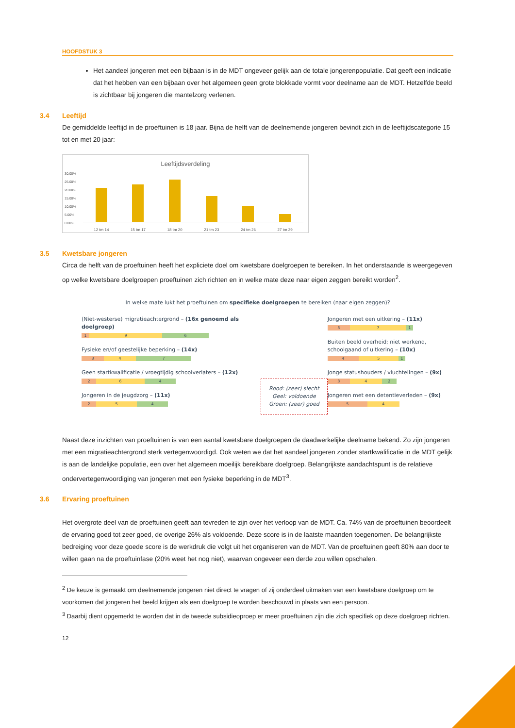HOOFDSTUK 3
Het aandeel jongeren met een bijbaan is in de MDT ongeveer gelijk aan de totale jongerenpopulatie. Dat geeft een indicatie dat het hebben van een bijbaan over het algemeen geen grote blokkade vormt voor deelname aan de MDT. Hetzelfde beeld is zichtbaar bij jongeren die mantelzorg verlenen.
3.4 Leeftijd
De gemiddelde leeftijd in de proeftuinen is 18 jaar. Bijna de helft van de deelnemende jongeren bevindt zich in de leeftijdscategorie 15 tot en met 20 jaar:
Leeftijdsverdeling
30.00%
25.00%
20.00%
15.00%
10.00%
5.00%
0.00%
12 tm 14 15 tm 17 18 tm 20 21 tm 23 24 tm 26 27 tm 29
3.5 Kwetsbare jongeren
Circa de helft van de proeftuinen heeft het expliciete doel om kwetsbare doelgroepen te bereiken. In het onderstaande is weergegeven op welke kwetsbare doelgroepen proeftuinen zich richten en in welke mate deze naar eigen zeggen bereikt worden<sup>2</sup>.
In welke mate lukt het proeftuinen om specifieke doelgroepen te bereiken (naar eigen zeggen)?
(Niet-westerse) migratieachtergrond – (16x genoemd als doelgroep)
1 9 6
Fysieke en/of geestelijke beperking – (14x)
3 4 7
Geen startkwalificatie / vroegtijdig schoolverlaters – (12x)
2 6 4
Jongeren in de jeugdzorg – (11x)
2 5 4
Rood: (zeer) slecht
Geel: voldoende
Groen: (zeer) goed
Jongeren met een uitkering – (11x)
3 7 1
Buiten beeld overheid; niet werkend, schoolgaand of uitkering – (10x)
4 5 1
Jonge statushouders / vluchtelingen – (9x)
3 4 2
Jongeren met een detentieverleden – (9x)
5 4
Naast deze inzichten van proeftuinen is van een aantal kwetsbare doelgroepen de daadwerkelijke deelname bekend. Zo zijn jongeren met een migratieachtergrond sterk vertegenwoordigd. Ook weten we dat het aandeel jongeren zonder startkwalificatie in de MDT gelijk is aan de landelijke populatie, een over het algemeen moeilijk bereikbare doelgroep. Belangrijkste aandachtspunt is de relatieve ondervertegenwoordiging van jongeren met een fysieke beperking in de MDT<sup>3</sup>.
3.6 Ervaring proeftuinen
Het overgrote deel van de proeftuinen geeft aan tevreden te zijn over het verloop van de MDT. Ca. 74% van de proeftuinen beoordeelt de ervaring goed tot zeer goed, de overige 26% als voldoende. Deze score is in de laatste maanden toegenomen. De belangrijkste bedreiging voor deze goede score is de werkdruk die volgt uit het organiseren van de MDT. Van de proeftuinen geeft 80% aan door te willen gaan na de proeftuinfase (20% weet het nog niet), waarvan ongeveer een derde zou willen opschalen.
<sup>2</sup> De keuze is gemaakt om deelnemende jongeren niet direct te vragen of zij onderdeel uitmaken van een kwetsbare doelgroep om te voorkomen dat jongeren het beeld krijgen als een doelgroep te worden beschouwd in plaats van een persoon.
<sup>3</sup> Daarbij dient opgemerkt te worden dat in de tweede subsidieoproep er meer proeftuinen zijn die zich specifiek op deze doelgroep richten.
12